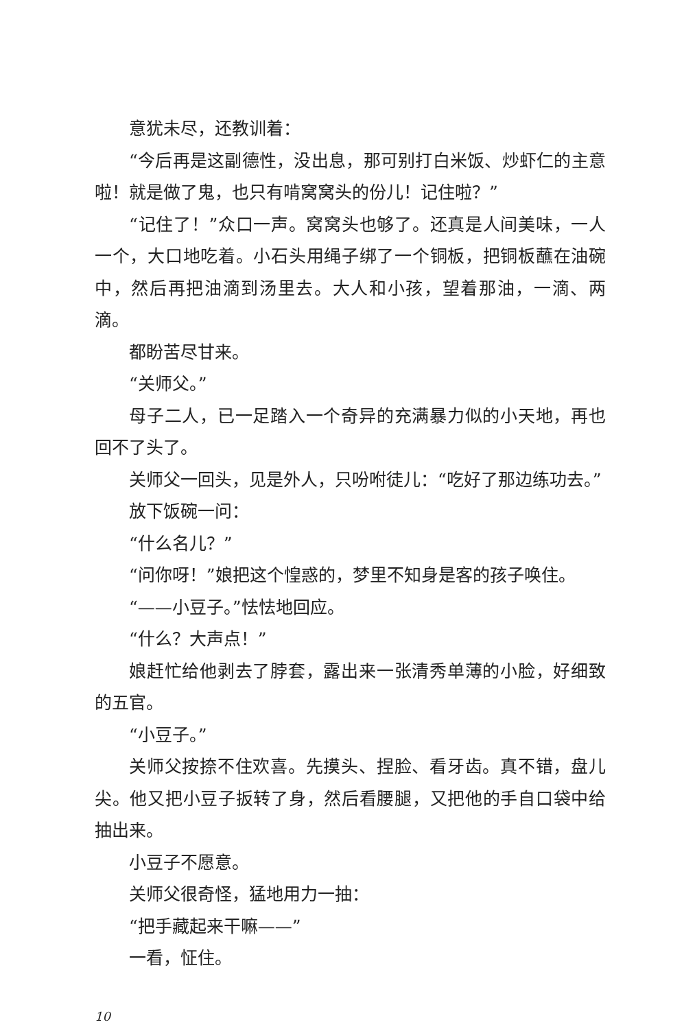意犹未尽，还教训着：
“今后再是这副德性，没出息，那可别打白米饭、炒虾仁的主意啦！就是做了鬼，也只有啃窝窝头的份儿！记住啦？”
“记住了！”众口一声。窝窝头也够了。还真是人间美味，一人一个，大口地吃着。小石头用绳子绑了一个铜板，把铜板蘸在油碗中，然后再把油滴到汤里去。大人和小孩，望着那油，一滴、两滴。
都盼苦尽甘来。
“关师父。”
母子二人，已一足踏入一个奇异的充满暴力似的小天地，再也回不了头了。
关师父一回头，见是外人，只吩咐徒儿：“吃好了那边练功去。”
放下饭碗一问：
“什么名儿？”
“问你呀！”娘把这个惶惑的，梦里不知身是客的孩子唤住。
“——小豆子。”怯怯地回应。
“什么？大声点！”
娘赶忙给他剥去了脖套，露出来一张清秀单薄的小脸，好细致的五官。
“小豆子。”
关师父按捺不住欢喜。先摸头、捏脸、看牙齿。真不错，盘儿尖。他又把小豆子扳转了身，然后看腰腿，又把他的手自口袋中给抽出来。
小豆子不愿意。
关师父很奇怪，猛地用力一抽：
“把手藏起来干嘛——”
一看，怔住。
10